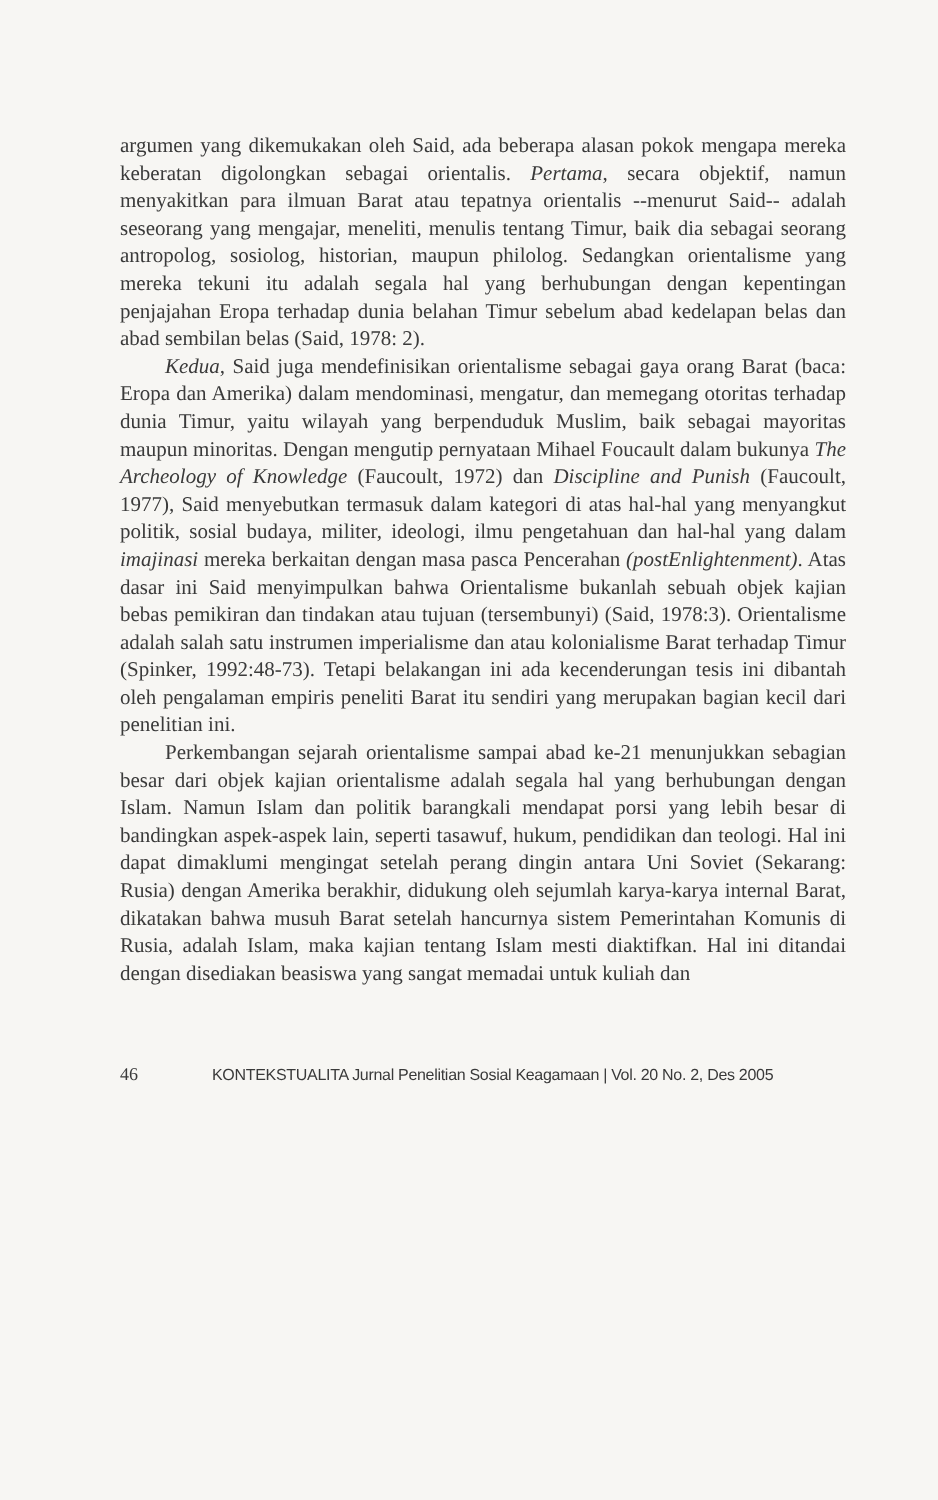argumen yang dikemukakan oleh Said, ada beberapa alasan pokok mengapa mereka keberatan digolongkan sebagai orientalis. Pertama, secara objektif, namun menyakitkan para ilmuan Barat atau tepatnya orientalis --menurut Said-- adalah seseorang yang mengajar, meneliti, menulis tentang Timur, baik dia sebagai seorang antropolog, sosiolog, historian, maupun philolog. Sedangkan orientalisme yang mereka tekuni itu adalah segala hal yang berhubungan dengan kepentingan penjajahan Eropa terhadap dunia belahan Timur sebelum abad kedelapan belas dan abad sembilan belas (Said, 1978: 2).
Kedua, Said juga mendefinisikan orientalisme sebagai gaya orang Barat (baca: Eropa dan Amerika) dalam mendominasi, mengatur, dan memegang otoritas terhadap dunia Timur, yaitu wilayah yang berpenduduk Muslim, baik sebagai mayoritas maupun minoritas. Dengan mengutip pernyataan Mihael Foucault dalam bukunya The Archeology of Knowledge (Faucoult, 1972) dan Discipline and Punish (Faucoult, 1977), Said menyebutkan termasuk dalam kategori di atas hal-hal yang menyangkut politik, sosial budaya, militer, ideologi, ilmu pengetahuan dan hal-hal yang dalam imajinasi mereka berkaitan dengan masa pasca Pencerahan (postEnlightenment). Atas dasar ini Said menyimpulkan bahwa Orientalisme bukanlah sebuah objek kajian bebas pemikiran dan tindakan atau tujuan (tersembunyi) (Said, 1978:3). Orientalisme adalah salah satu instrumen imperialisme dan atau kolonialisme Barat terhadap Timur (Spinker, 1992:48-73). Tetapi belakangan ini ada kecenderungan tesis ini dibantah oleh pengalaman empiris peneliti Barat itu sendiri yang merupakan bagian kecil dari penelitian ini.
Perkembangan sejarah orientalisme sampai abad ke-21 menunjukkan sebagian besar dari objek kajian orientalisme adalah segala hal yang berhubungan dengan Islam. Namun Islam dan politik barangkali mendapat porsi yang lebih besar di bandingkan aspek-aspek lain, seperti tasawuf, hukum, pendidikan dan teologi. Hal ini dapat dimaklumi mengingat setelah perang dingin antara Uni Soviet (Sekarang: Rusia) dengan Amerika berakhir, didukung oleh sejumlah karya-karya internal Barat, dikatakan bahwa musuh Barat setelah hancurnya sistem Pemerintahan Komunis di Rusia, adalah Islam, maka kajian tentang Islam mesti diaktifkan. Hal ini ditandai dengan disediakan beasiswa yang sangat memadai untuk kuliah dan
46 KONTEKSTUALITA Jurnal Penelitian Sosial Keagamaan | Vol. 20 No. 2, Des 2005